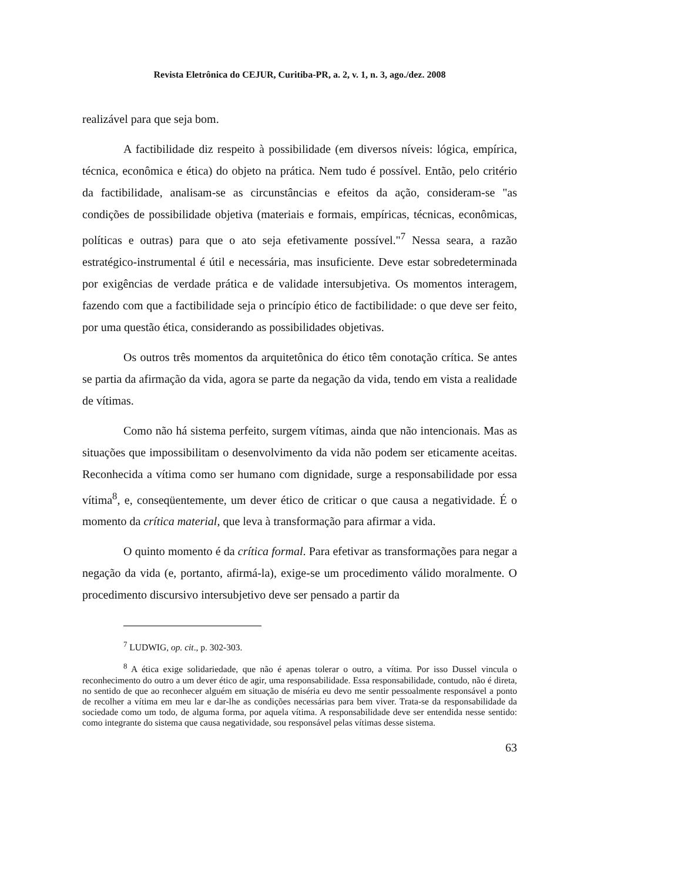Revista Eletrônica do CEJUR, Curitiba-PR, a. 2, v. 1, n. 3, ago./dez. 2008
realizável para que seja bom.
A factibilidade diz respeito à possibilidade (em diversos níveis: lógica, empírica, técnica, econômica e ética) do objeto na prática. Nem tudo é possível. Então, pelo critério da factibilidade, analisam-se as circunstâncias e efeitos da ação, consideram-se "as condições de possibilidade objetiva (materiais e formais, empíricas, técnicas, econômicas, políticas e outras) para que o ato seja efetivamente possível."<sup>7</sup> Nessa seara, a razão estratégico-instrumental é útil e necessária, mas insuficiente. Deve estar sobredeterminada por exigências de verdade prática e de validade intersubjetiva. Os momentos interagem, fazendo com que a factibilidade seja o princípio ético de factibilidade: o que deve ser feito, por uma questão ética, considerando as possibilidades objetivas.
Os outros três momentos da arquitetônica do ético têm conotação crítica. Se antes se partia da afirmação da vida, agora se parte da negação da vida, tendo em vista a realidade de vítimas.
Como não há sistema perfeito, surgem vítimas, ainda que não intencionais. Mas as situações que impossibilitam o desenvolvimento da vida não podem ser eticamente aceitas. Reconhecida a vítima como ser humano com dignidade, surge a responsabilidade por essa vítima<sup>8</sup>, e, conseqüentemente, um dever ético de criticar o que causa a negatividade. É o momento da crítica material, que leva à transformação para afirmar a vida.
O quinto momento é da crítica formal. Para efetivar as transformações para negar a negação da vida (e, portanto, afirmá-la), exige-se um procedimento válido moralmente. O procedimento discursivo intersubjetivo deve ser pensado a partir da
<sup>7</sup> LUDWIG, op. cit., p. 302-303.
<sup>8</sup> A ética exige solidariedade, que não é apenas tolerar o outro, a vítima. Por isso Dussel vincula o reconhecimento do outro a um dever ético de agir, uma responsabilidade. Essa responsabilidade, contudo, não é direta, no sentido de que ao reconhecer alguém em situação de miséria eu devo me sentir pessoalmente responsável a ponto de recolher a vítima em meu lar e dar-lhe as condições necessárias para bem viver. Trata-se da responsabilidade da sociedade como um todo, de alguma forma, por aquela vítima. A responsabilidade deve ser entendida nesse sentido: como integrante do sistema que causa negatividade, sou responsável pelas vítimas desse sistema.
63